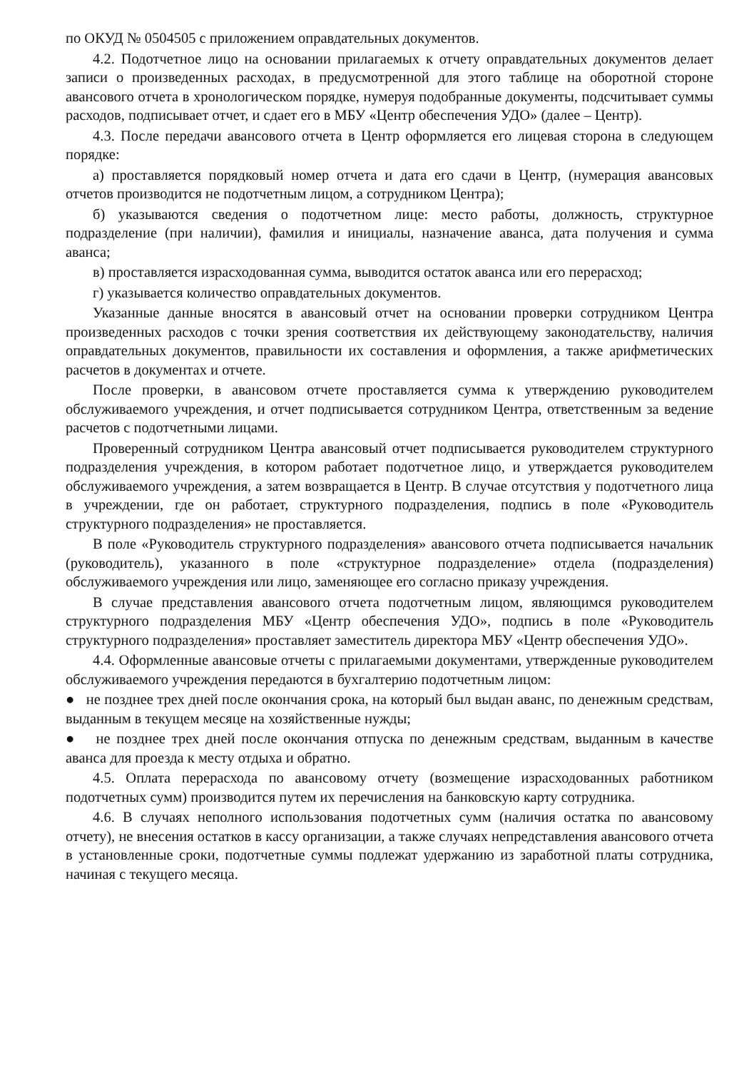по ОКУД № 0504505 с приложением оправдательных документов.
4.2. Подотчетное лицо на основании прилагаемых к отчету оправдательных документов делает записи о произведенных расходах, в предусмотренной для этого таблице на оборотной стороне авансового отчета в хронологическом порядке, нумеруя подобранные документы, подсчитывает суммы расходов, подписывает отчет, и сдает его в МБУ «Центр обеспечения УДО» (далее – Центр).
4.3. После передачи авансового отчета в Центр оформляется его лицевая сторона в следующем порядке:
а) проставляется порядковый номер отчета и дата его сдачи в Центр, (нумерация авансовых отчетов производится не подотчетным лицом, а сотрудником Центра);
б) указываются сведения о подотчетном лице: место работы, должность, структурное подразделение (при наличии), фамилия и инициалы, назначение аванса, дата получения и сумма аванса;
в) проставляется израсходованная сумма, выводится остаток аванса или его перерасход;
г) указывается количество оправдательных документов.
Указанные данные вносятся в авансовый отчет на основании проверки сотрудником Центра произведенных расходов с точки зрения соответствия их действующему законодательству, наличия оправдательных документов, правильности их составления и оформления, а также арифметических расчетов в документах и отчете.
После проверки, в авансовом отчете проставляется сумма к утверждению руководителем обслуживаемого учреждения, и отчет подписывается сотрудником Центра, ответственным за ведение расчетов с подотчетными лицами.
Проверенный сотрудником Центра авансовый отчет подписывается руководителем структурного подразделения учреждения, в котором работает подотчетное лицо, и утверждается руководителем обслуживаемого учреждения, а затем возвращается в Центр. В случае отсутствия у подотчетного лица в учреждении, где он работает, структурного подразделения, подпись в поле «Руководитель структурного подразделения» не проставляется.
В поле «Руководитель структурного подразделения» авансового отчета подписывается начальник (руководитель), указанного в поле «структурное подразделение» отдела (подразделения) обслуживаемого учреждения или лицо, заменяющее его согласно приказу учреждения.
В случае представления авансового отчета подотчетным лицом, являющимся руководителем структурного подразделения МБУ «Центр обеспечения УДО», подпись в поле «Руководитель структурного подразделения» проставляет заместитель директора МБУ «Центр обеспечения УДО».
4.4. Оформленные авансовые отчеты с прилагаемыми документами, утвержденные руководителем обслуживаемого учреждения передаются в бухгалтерию подотчетным лицом:
● не позднее трех дней после окончания срока, на который был выдан аванс, по денежным средствам, выданным в текущем месяце на хозяйственные нужды;
● не позднее трех дней после окончания отпуска по денежным средствам, выданным в качестве аванса для проезда к месту отдыха и обратно.
4.5. Оплата перерасхода по авансовому отчету (возмещение израсходованных работником подотчетных сумм) производится путем их перечисления на банковскую карту сотрудника.
4.6. В случаях неполного использования подотчетных сумм (наличия остатка по авансовому отчету), не внесения остатков в кассу организации, а также случаях непредставления авансового отчета в установленные сроки, подотчетные суммы подлежат удержанию из заработной платы сотрудника, начиная с текущего месяца.